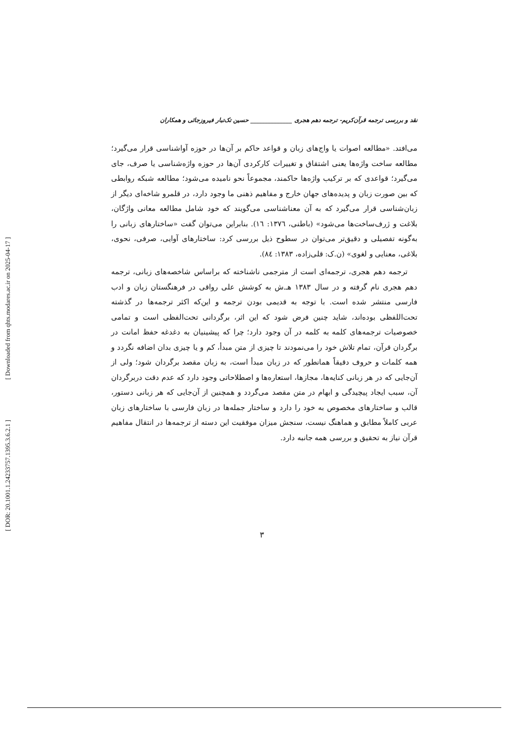[ Downloaded from qhts.modares.ac.ir on 2025-04-17 ]
[ DOR: 20.1001.1.24233757.1395.3.6.2.1 ]
نقد و بررسی ترجمه قرآن‌کریم- ترجمه دهم هجری ______________ حسین تک‌تبار فیروزجائی و همکاران
می‌افتد. «مطالعه اصوات یا واج‌های زبان و قواعد حاکم بر آن‌ها در حوزه آواشناسی قرار می‌گیرد؛ مطالعه ساخت واژه‌ها یعنی اشتقاق و تغییرات کارکردی آن‌ها در حوزه واژه‌شناسی یا صرف، جای می‌گیرد؛ قواعدی که بر ترکیب واژه‌ها حاکمند، مجموعاً نحو نامیده می‌شود؛ مطالعه شبکه روابطی که بین صورت زبان و پدیده‌های جهان خارج و مفاهیم ذهنی ما وجود دارد، در قلمرو شاخه‌ای دیگر از زبان‌شناسی قرار می‌گیرد که به آن معناشناسی می‌گویند که خود شامل مطالعه معانی واژگان، بلاغت و ژرف‌ساخت‌ها می‌شود» (باطنی، ۱۳۷٦: ١٦). بنابراین می‌توان گفت «ساختارهای زبانی را به‌گونه تفصیلی و دقیق‌تر می‌توان در سطوح ذیل بررسی کرد: ساختارهای آوایی، صرفی، نحوی، بلاغی، معنایی و لغوی» (ن.ک: قلی‌زاده، ۱۳۸۳: ٨٤).
ترجمه دهم هجری، ترجمه‌ای است از مترجمی ناشناخته که براساس شاخصه‌های زبانی، ترجمه دهم هجری نام گرفته و در سال ۱۳۸۳ هـ.ش به کوشش علی رواقی در فرهنگستان زبان و ادب فارسی منتشر شده است. با توجه به قدیمی بودن ترجمه و این‌که اکثر ترجمه‌ها در گذشته تحت‌اللفظی بوده‌اند، شاید چنین فرض شود که این اثر، برگردانی تحت‌الفظی است و تمامی خصوصیات ترجمه‌های کلمه به کلمه در آن وجود دارد؛ چرا که پیشینیان به دغدغه حفظ امانت در برگردان قرآن، تمام تلاش خود را می‌نمودند تا چیزی از متن مبدأ، کم و یا چیزی بدان اضافه نگردد و همه کلمات و حروف دقیقاً همانطور که در زبان مبدأ است، به زبان مقصد برگردان شود؛ ولی از آن‌جایی که در هر زبانی کنایه‌ها، مجازها، استعاره‌ها و اصطلاحاتی وجود دارد که عدم دقت دربرگردان آن، سبب ایجاد پیچیدگی و ابهام در متن مقصد می‌گردد و همچنین از آن‌جایی که هر زبانی دستور، قالب و ساختارهای مخصوص به خود را دارد و ساختار جمله‌ها در زبان فارسی با ساختارهای زبان عربی کاملاً مطابق و هماهنگ نیست، سنجش میزان موفقیت این دسته از ترجمه‌ها در انتقال مفاهیم قرآن نیاز به تحقیق و بررسی همه جانبه دارد.
۳